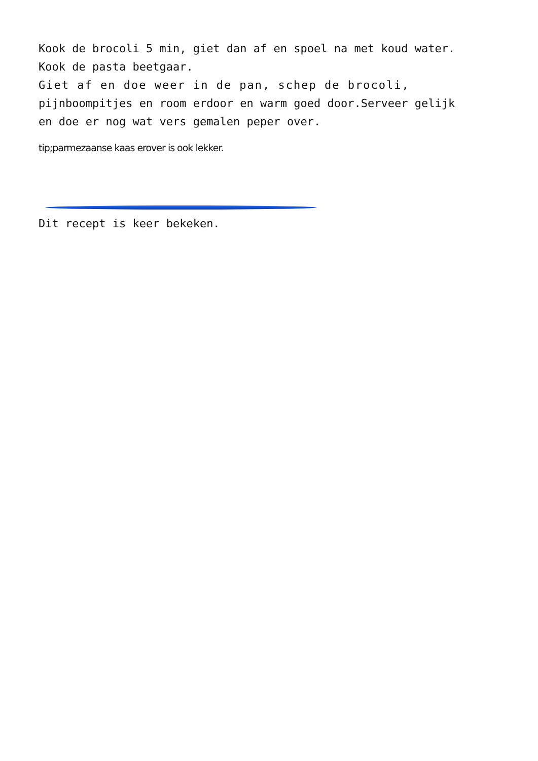Kook de brocoli 5 min, giet dan af en spoel na met koud water.
Kook de pasta beetgaar.
Giet af en doe weer in de pan, schep de brocoli,
pijnboompitjes en room erdoor en warm goed door.Serveer gelijk
en doe er nog wat vers gemalen peper over.
tip;parmezaanse kaas erover is ook lekker.
Dit recept is keer bekeken.